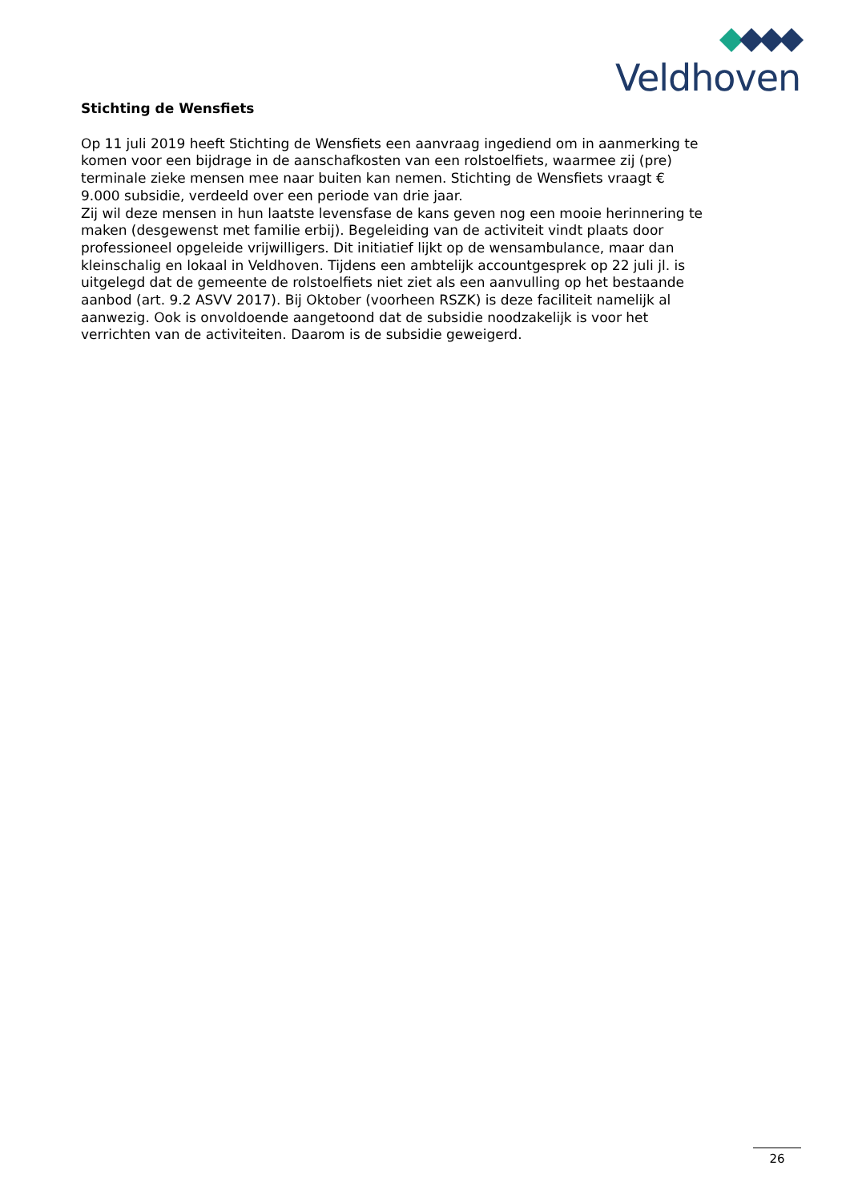Veldhoven
Stichting de Wensfiets
Op 11 juli 2019 heeft Stichting de Wensfiets een aanvraag ingediend om in aanmerking te komen voor een bijdrage in de aanschafkosten van een rolstoelfiets, waarmee zij (pre) terminale zieke mensen mee naar buiten kan nemen. Stichting de Wensfiets vraagt € 9.000 subsidie, verdeeld over een periode van drie jaar.
Zij wil deze mensen in hun laatste levensfase de kans geven nog een mooie herinnering te maken (desgewenst met familie erbij). Begeleiding van de activiteit vindt plaats door professioneel opgeleide vrijwilligers. Dit initiatief lijkt op de wensambulance, maar dan kleinschalig en lokaal in Veldhoven. Tijdens een ambtelijk accountgesprek op 22 juli jl. is uitgelegd dat de gemeente de rolstoelfiets niet ziet als een aanvulling op het bestaande aanbod (art. 9.2 ASVV 2017). Bij Oktober (voorheen RSZK) is deze faciliteit namelijk al aanwezig. Ook is onvoldoende aangetoond dat de subsidie noodzakelijk is voor het verrichten van de activiteiten. Daarom is de subsidie geweigerd.
26